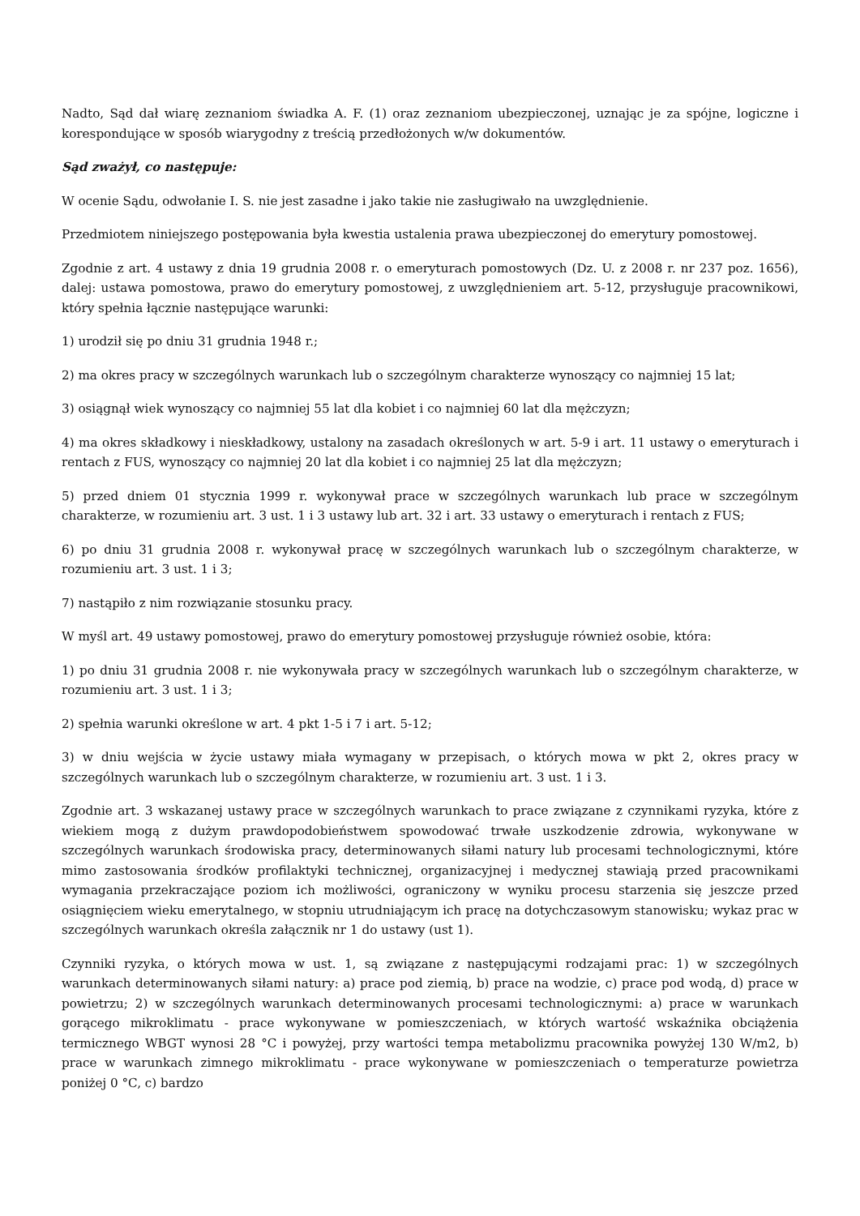Nadto, Sąd dał wiarę zeznaniom świadka A. F. (1) oraz zeznaniom ubezpieczonej, uznając je za spójne, logiczne i korespondujące w sposób wiarygodny z treścią przedłożonych w/w dokumentów.
Sąd zważył, co następuje:
W ocenie Sądu, odwołanie I. S. nie jest zasadne i jako takie nie zasługiwało na uwzględnienie.
Przedmiotem niniejszego postępowania była kwestia ustalenia prawa ubezpieczonej do emerytury pomostowej.
Zgodnie z art. 4 ustawy z dnia 19 grudnia 2008 r. o emeryturach pomostowych (Dz. U. z 2008 r. nr 237 poz. 1656), dalej: ustawa pomostowa, prawo do emerytury pomostowej, z uwzględnieniem art. 5-12, przysługuje pracownikowi, który spełnia łącznie następujące warunki:
1) urodził się po dniu 31 grudnia 1948 r.;
2) ma okres pracy w szczególnych warunkach lub o szczególnym charakterze wynoszący co najmniej 15 lat;
3) osiągnął wiek wynoszący co najmniej 55 lat dla kobiet i co najmniej 60 lat dla mężczyzn;
4) ma okres składkowy i nieskładkowy, ustalony na zasadach określonych w art. 5-9 i art. 11 ustawy o emeryturach i rentach z FUS, wynoszący co najmniej 20 lat dla kobiet i co najmniej 25 lat dla mężczyzn;
5) przed dniem 01 stycznia 1999 r. wykonywał prace w szczególnych warunkach lub prace w szczególnym charakterze, w rozumieniu art. 3 ust. 1 i 3 ustawy lub art. 32 i art. 33 ustawy o emeryturach i rentach z FUS;
6) po dniu 31 grudnia 2008 r. wykonywał pracę w szczególnych warunkach lub o szczególnym charakterze, w rozumieniu art. 3 ust. 1 i 3;
7) nastąpiło z nim rozwiązanie stosunku pracy.
W myśl art. 49 ustawy pomostowej, prawo do emerytury pomostowej przysługuje również osobie, która:
1) po dniu 31 grudnia 2008 r. nie wykonywała pracy w szczególnych warunkach lub o szczególnym charakterze, w rozumieniu art. 3 ust. 1 i 3;
2) spełnia warunki określone w art. 4 pkt 1-5 i 7 i art. 5-12;
3) w dniu wejścia w życie ustawy miała wymagany w przepisach, o których mowa w pkt 2, okres pracy w szczególnych warunkach lub o szczególnym charakterze, w rozumieniu art. 3 ust. 1 i 3.
Zgodnie art. 3 wskazanej ustawy prace w szczególnych warunkach to prace związane z czynnikami ryzyka, które z wiekiem mogą z dużym prawdopodobieństwem spowodować trwałe uszkodzenie zdrowia, wykonywane w szczególnych warunkach środowiska pracy, determinowanych siłami natury lub procesami technologicznymi, które mimo zastosowania środków profilaktyki technicznej, organizacyjnej i medycznej stawiają przed pracownikami wymagania przekraczające poziom ich możliwości, ograniczony w wyniku procesu starzenia się jeszcze przed osiągnięciem wieku emerytalnego, w stopniu utrudniającym ich pracę na dotychczasowym stanowisku; wykaz prac w szczególnych warunkach określa załącznik nr 1 do ustawy (ust 1).
Czynniki ryzyka, o których mowa w ust. 1, są związane z następującymi rodzajami prac: 1) w szczególnych warunkach determinowanych siłami natury: a) prace pod ziemią, b) prace na wodzie, c) prace pod wodą, d) prace w powietrzu; 2) w szczególnych warunkach determinowanych procesami technologicznymi: a) prace w warunkach gorącego mikroklimatu - prace wykonywane w pomieszczeniach, w których wartość wskaźnika obciążenia termicznego WBGT wynosi 28 °C i powyżej, przy wartości tempa metabolizmu pracownika powyżej 130 W/m2, b) prace w warunkach zimnego mikroklimatu - prace wykonywane w pomieszczeniach o temperaturze powietrza poniżej 0 °C, c) bardzo